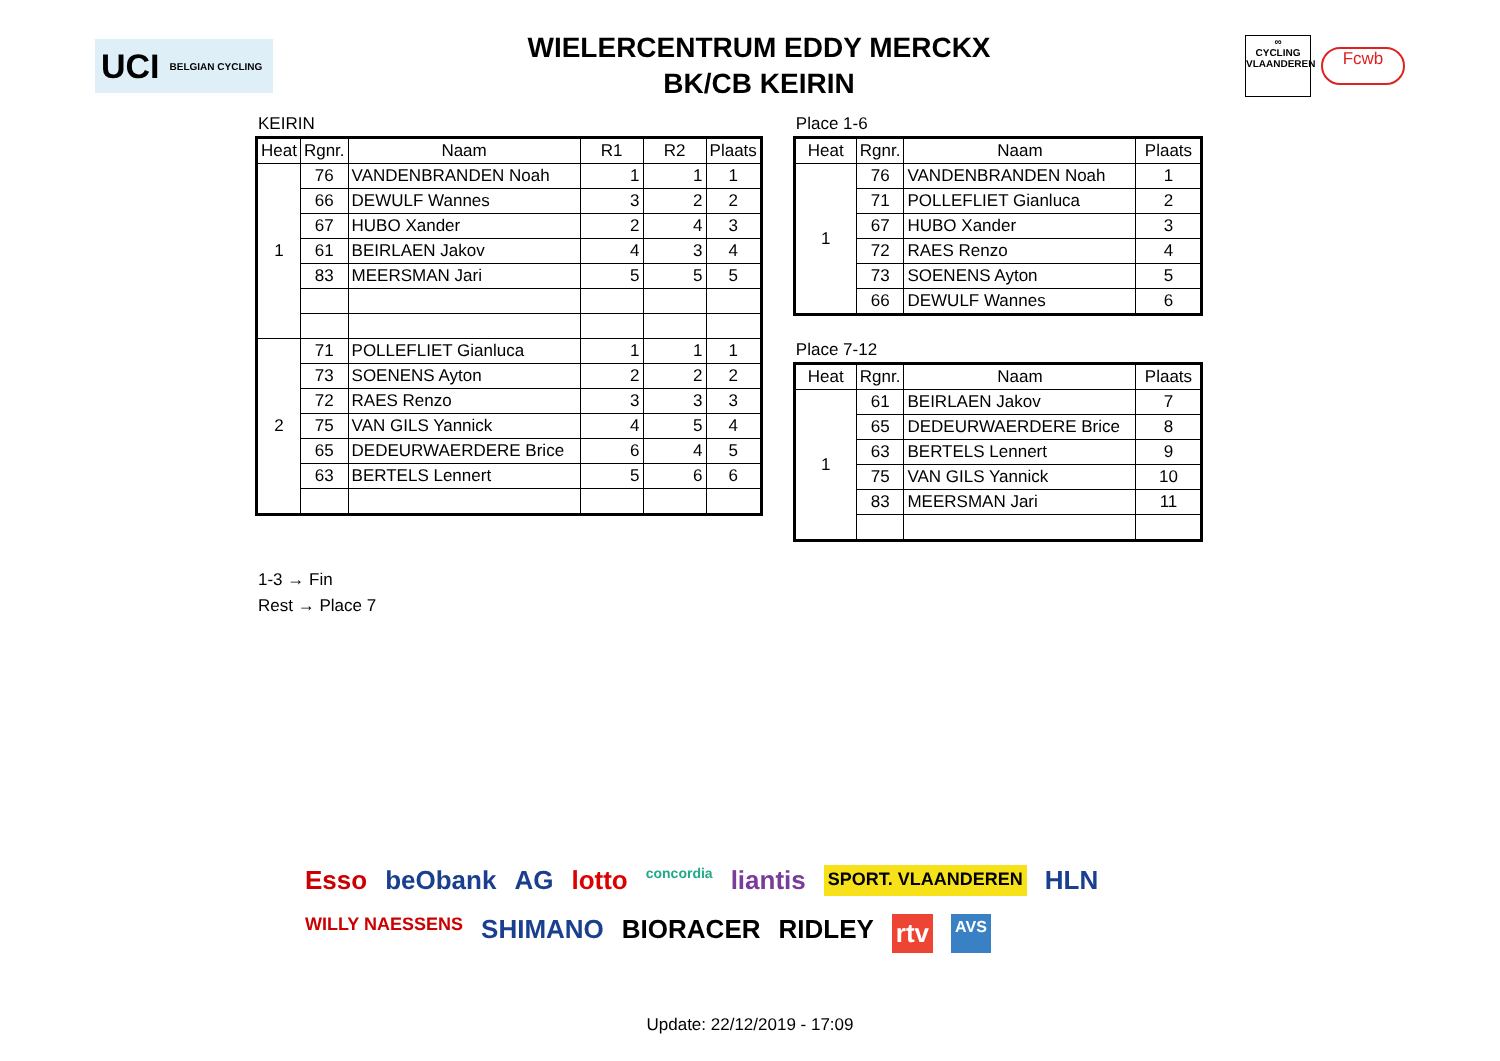UCI BELGIAN CYCLING
WIELERCENTRUM EDDY MERCKX
BK/CB KEIRIN
∞
CYCLING
VLAANDEREN
Fcwb
KEIRIN
| Heat | Rgnr. | Naam | R1 | R2 | Plaats |
| --- | --- | --- | --- | --- | --- |
| 1 | 76 | VANDENBRANDEN Noah | 1 | 1 | 1 |
| | 66 | DEWULF Wannes | 3 | 2 | 2 |
| | 67 | HUBO Xander | 2 | 4 | 3 |
| | 61 | BEIRLAEN Jakov | 4 | 3 | 4 |
| | 83 | MEERSMAN Jari | 5 | 5 | 5 |
| 2 | 71 | POLLEFLIET Gianluca | 1 | 1 | 1 |
| | 73 | SOENENS Ayton | 2 | 2 | 2 |
| | 72 | RAES Renzo | 3 | 3 | 3 |
| | 75 | VAN GILS Yannick | 4 | 5 | 4 |
| | 65 | DEDEURWAERDERE Brice | 6 | 4 | 5 |
| | 63 | BERTELS Lennert | 5 | 6 | 6 |
Place 1-6
| Heat | Rgnr. | Naam | Plaats |
| --- | --- | --- | --- |
| 1 | 76 | VANDENBRANDEN Noah | 1 |
| | 71 | POLLEFLIET Gianluca | 2 |
| | 67 | HUBO Xander | 3 |
| | 72 | RAES Renzo | 4 |
| | 73 | SOENENS Ayton | 5 |
| | 66 | DEWULF Wannes | 6 |
Place 7-12
| Heat | Rgnr. | Naam | Plaats |
| --- | --- | --- | --- |
| 1 | 61 | BEIRLAEN Jakov | 7 |
| | 65 | DEDEURWAERDERE Brice | 8 |
| | 63 | BERTELS Lennert | 9 |
| | 75 | VAN GILS Yannick | 10 |
| | 83 | MEERSMAN Jari | 11 |
1-3 → Fin
Rest → Place 7
Esso beObank AG lotto concordia liantis SPORT. VLAANDEREN HLN WILLY NAESSENS SHIMANO BIORACER RIDLEY rtv AVS
Update: 22/12/2019 - 17:09